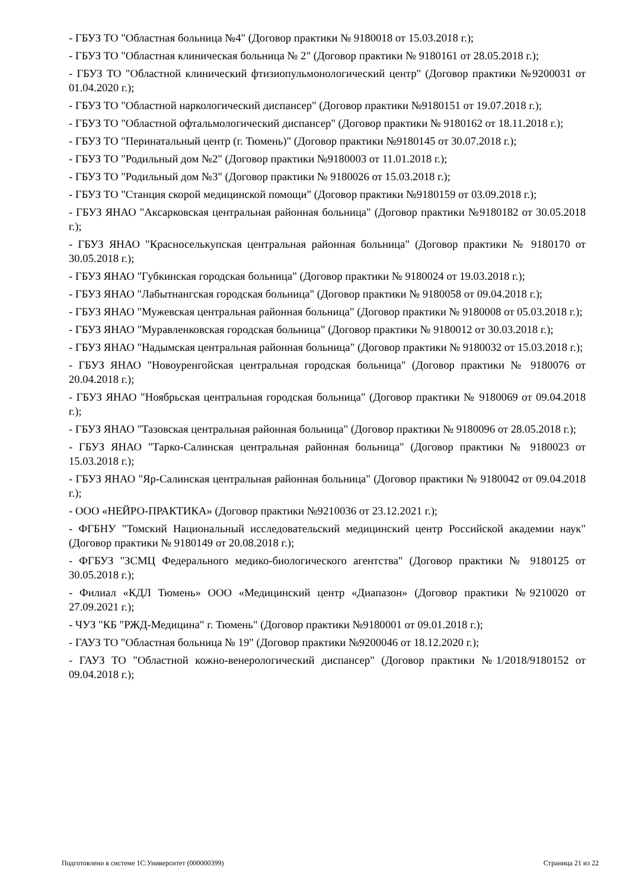- ГБУЗ ТО "Областная больница №4" (Договор практики № 9180018 от 15.03.2018 г.);
- ГБУЗ ТО "Областная клиническая больница № 2" (Договор практики № 9180161 от 28.05.2018 г.);
- ГБУЗ ТО "Областной клинический фтизиопульмонологический центр" (Договор практики №9200031 от 01.04.2020 г.);
- ГБУЗ ТО "Областной наркологический диспансер" (Договор практики №9180151 от 19.07.2018 г.);
- ГБУЗ ТО "Областной офтальмологический диспансер" (Договор практики № 9180162 от 18.11.2018 г.);
- ГБУЗ ТО "Перинатальный центр (г. Тюмень)" (Договор практики №9180145 от 30.07.2018 г.);
- ГБУЗ ТО "Родильный дом №2" (Договор практики №9180003 от 11.01.2018 г.);
- ГБУЗ ТО "Родильный дом №3" (Договор практики № 9180026 от 15.03.2018 г.);
- ГБУЗ ТО "Станция скорой медицинской помощи" (Договор практики №9180159 от 03.09.2018 г.);
- ГБУЗ ЯНАО "Аксарковская центральная районная больница" (Договор практики №9180182 от 30.05.2018 г.);
- ГБУЗ ЯНАО "Красноселькупская центральная районная больница" (Договор практики № 9180170 от 30.05.2018 г.);
- ГБУЗ ЯНАО "Губкинская городская больница" (Договор практики № 9180024 от 19.03.2018 г.);
- ГБУЗ ЯНАО "Лабытнангская городская больница" (Договор практики № 9180058 от 09.04.2018 г.);
- ГБУЗ ЯНАО "Мужевская центральная районная больница" (Договор практики № 9180008 от 05.03.2018 г.);
- ГБУЗ ЯНАО "Муравленковская городская больница" (Договор практики № 9180012 от 30.03.2018 г.);
- ГБУЗ ЯНАО "Надымская центральная районная больница" (Договор практики № 9180032 от 15.03.2018 г.);
- ГБУЗ ЯНАО "Новоуренгойская центральная городская больница" (Договор практики № 9180076 от 20.04.2018 г.);
- ГБУЗ ЯНАО "Ноябрьская центральная городская больница" (Договор практики № 9180069 от 09.04.2018 г.);
- ГБУЗ ЯНАО "Тазовская центральная районная больница" (Договор практики № 9180096 от 28.05.2018 г.);
- ГБУЗ ЯНАО "Тарко-Салинская центральная районная больница" (Договор практики № 9180023 от 15.03.2018 г.);
- ГБУЗ ЯНАО "Яр-Салинская центральная районная больница" (Договор практики № 9180042 от 09.04.2018 г.);
- ООО «НЕЙРО-ПРАКТИКА» (Договор практики №9210036 от 23.12.2021 г.);
- ФГБНУ "Томский Национальный исследовательский медицинский центр Российской академии наук" (Договор практики № 9180149 от 20.08.2018 г.);
- ФГБУЗ "ЗСМЦ Федерального медико-биологического агентства" (Договор практики № 9180125 от 30.05.2018 г.);
- Филиал «КДЛ Тюмень» ООО «Медицинский центр «Диапазон» (Договор практики №9210020 от 27.09.2021 г.);
- ЧУЗ "КБ "РЖД-Медицина" г. Тюмень" (Договор практики №9180001 от 09.01.2018 г.);
- ГАУЗ ТО "Областная больница № 19" (Договор практики №9200046 от 18.12.2020 г.);
- ГАУЗ ТО "Областной кожно-венерологический диспансер" (Договор практики №1/2018/9180152 от 09.04.2018 г.);
Подготовлено в системе 1С:Университет (000000399) Страница 21 из 22